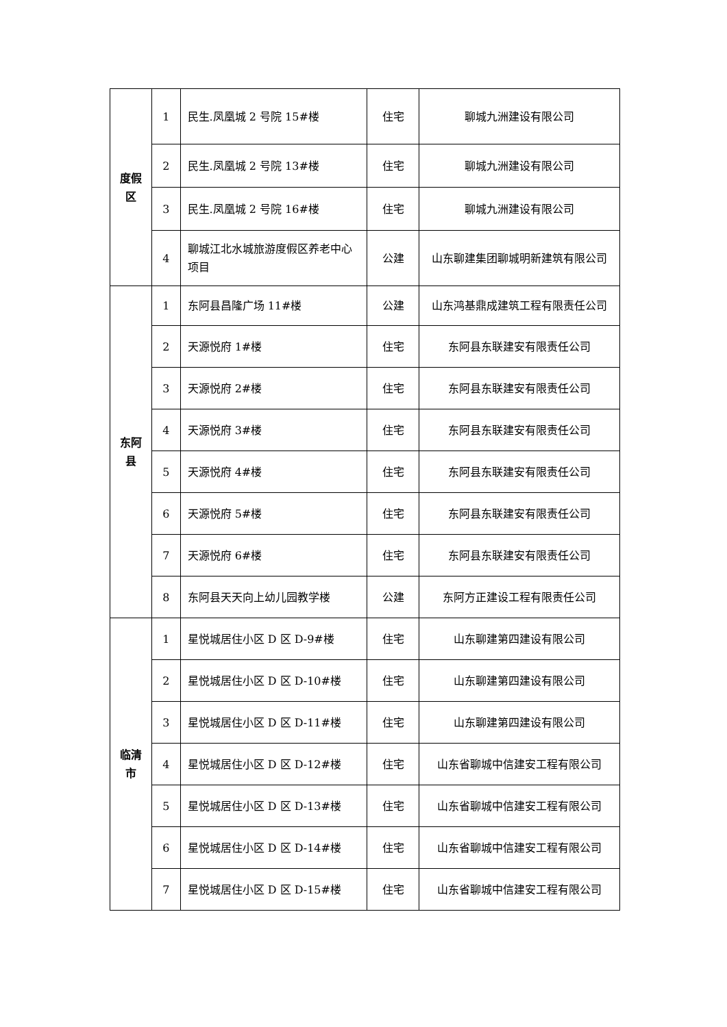| 度假 区 | 1 | 民生.凤凰城 2 号院 15#楼 | 住宅 | 聊城九洲建设有限公司 |
| | 2 | 民生.凤凰城 2 号院 13#楼 | 住宅 | 聊城九洲建设有限公司 |
| | 3 | 民生.凤凰城 2 号院 16#楼 | 住宅 | 聊城九洲建设有限公司 |
| | 4 | 聊城江北水城旅游度假区养老中心项目 | 公建 | 山东聊建集团聊城明新建筑有限公司 |
| 东阿 县 | 1 | 东阿县昌隆广场 11#楼 | 公建 | 山东鸿基鼎成建筑工程有限责任公司 |
| | 2 | 天源悦府 1#楼 | 住宅 | 东阿县东联建安有限责任公司 |
| | 3 | 天源悦府 2#楼 | 住宅 | 东阿县东联建安有限责任公司 |
| | 4 | 天源悦府 3#楼 | 住宅 | 东阿县东联建安有限责任公司 |
| | 5 | 天源悦府 4#楼 | 住宅 | 东阿县东联建安有限责任公司 |
| | 6 | 天源悦府 5#楼 | 住宅 | 东阿县东联建安有限责任公司 |
| | 7 | 天源悦府 6#楼 | 住宅 | 东阿县东联建安有限责任公司 |
| | 8 | 东阿县天天向上幼儿园教学楼 | 公建 | 东阿方正建设工程有限责任公司 |
| 临清 市 | 1 | 星悦城居住小区 D 区 D-9#楼 | 住宅 | 山东聊建第四建设有限公司 |
| | 2 | 星悦城居住小区 D 区 D-10#楼 | 住宅 | 山东聊建第四建设有限公司 |
| | 3 | 星悦城居住小区 D 区 D-11#楼 | 住宅 | 山东聊建第四建设有限公司 |
| | 4 | 星悦城居住小区 D 区 D-12#楼 | 住宅 | 山东省聊城中信建安工程有限公司 |
| | 5 | 星悦城居住小区 D 区 D-13#楼 | 住宅 | 山东省聊城中信建安工程有限公司 |
| | 6 | 星悦城居住小区 D 区 D-14#楼 | 住宅 | 山东省聊城中信建安工程有限公司 |
| | 7 | 星悦城居住小区 D 区 D-15#楼 | 住宅 | 山东省聊城中信建安工程有限公司 |